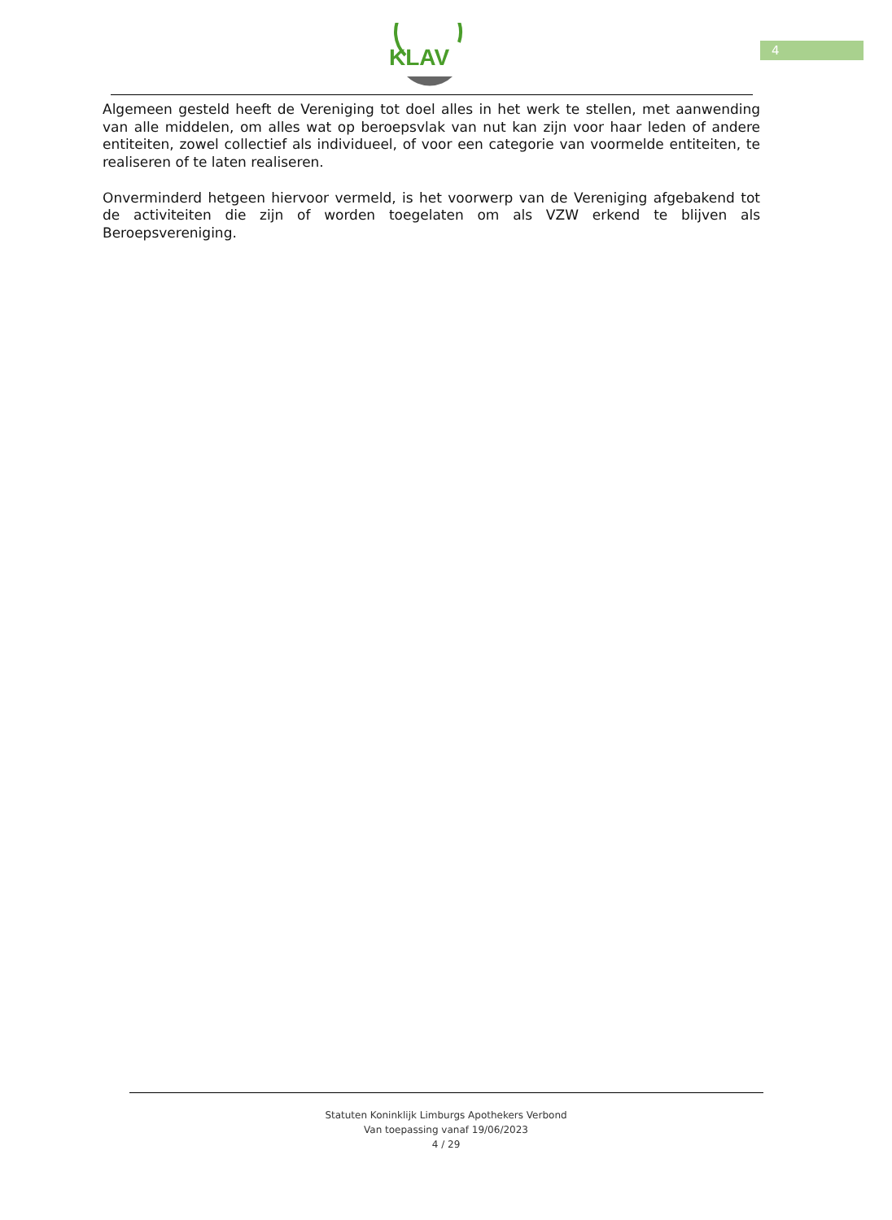KLAV
4
Algemeen gesteld heeft de Vereniging tot doel alles in het werk te stellen, met aanwending van alle middelen, om alles wat op beroepsvlak van nut kan zijn voor haar leden of andere entiteiten, zowel collectief als individueel, of voor een categorie van voormelde entiteiten, te realiseren of te laten realiseren.
Onverminderd hetgeen hiervoor vermeld, is het voorwerp van de Vereniging afgebakend tot de activiteiten die zijn of worden toegelaten om als VZW erkend te blijven als Beroepsvereniging.
Statuten Koninklijk Limburgs Apothekers Verbond
Van toepassing vanaf 19/06/2023
4 / 29